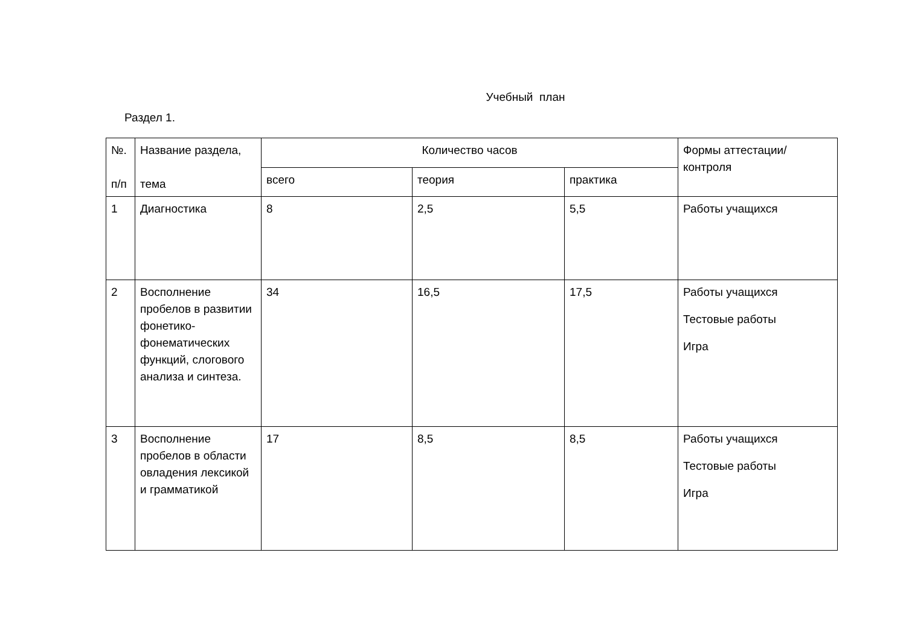Учебный план
Раздел 1.
| №. п/п | Название раздела, тема | Количество часов | | | Формы аттестации/контроля |
| | | всего | теория | практика | |
| 1 | Диагностика | 8 | 2,5 | 5,5 | Работы учащихся |
| 2 | Восполнение пробелов в развитии фонетико-фонематических функций, слогового анализа и синтеза. | 34 | 16,5 | 17,5 | Работы учащихся Тестовые работы Игра |
| 3 | Восполнение пробелов в области овладения лексикой и грамматикой | 17 | 8,5 | 8,5 | Работы учащихся Тестовые работы Игра |